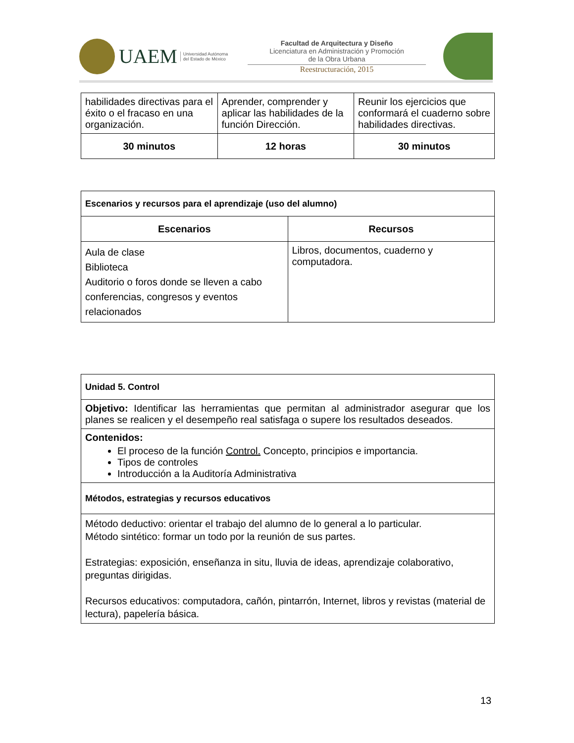UAEM Universidad Autónoma
del Estado de México
Facultad de Arquitectura y Diseño
Licenciatura en Administración y Promoción
de la Obra Urbana
Reestructuración, 2015
| habilidades directivas para el éxito o el fracaso en una organización. | Aprender, comprender y aplicar las habilidades de la función Dirección. | Reunir los ejercicios que conformará el cuaderno sobre habilidades directivas. |
| 30 minutos | 12 horas | 30 minutos |
| Escenarios y recursos para el aprendizaje (uso del alumno) | |
| Escenarios | Recursos |
| Aula de clase Biblioteca Auditorio o foros donde se lleven a cabo conferencias, congresos y eventos relacionados | Libros, documentos, cuaderno y computadora. |
| Unidad 5. Control |
| Objetivo: Identificar las herramientas que permitan al administrador asegurar que los planes se realicen y el desempeño real satisfaga o supere los resultados deseados. |
| Contenidos: El proceso de la función Control. Concepto, principios e importancia. Tipos de controles Introducción a la Auditoría Administrativa |
| Métodos, estrategias y recursos educativos |
| Método deductivo: orientar el trabajo del alumno de lo general a lo particular. Método sintético: formar un todo por la reunión de sus partes. Estrategias: exposición, enseñanza in situ, lluvia de ideas, aprendizaje colaborativo, preguntas dirigidas. Recursos educativos: computadora, cañón, pintarrón, Internet, libros y revistas (material de lectura), papelería básica. |
13